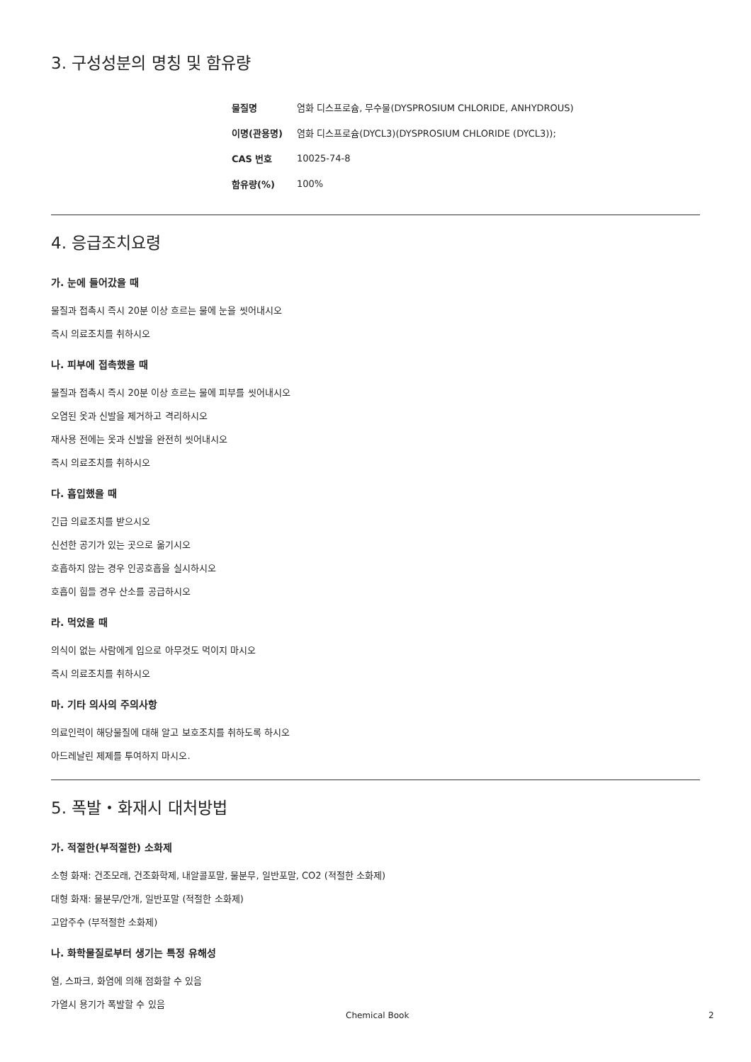3. 구성성분의 명칭 및 함유량
| 물질명 | 염화 디스프로슘, 무수물(DYSPROSIUM CHLORIDE, ANHYDROUS) |
| 이명(관용명) | 염화 디스프로슘(DYCL3)(DYSPROSIUM CHLORIDE (DYCL3)); |
| CAS 번호 | 10025-74-8 |
| 함유량(%) | 100% |
4. 응급조치요령
가. 눈에 들어갔을 때
물질과 접촉시 즉시 20분 이상 흐르는 물에 눈을 씻어내시오
즉시 의료조치를 취하시오
나. 피부에 접촉했을 때
물질과 접촉시 즉시 20분 이상 흐르는 물에 피부를 씻어내시오
오염된 옷과 신발을 제거하고 격리하시오
재사용 전에는 옷과 신발을 완전히 씻어내시오
즉시 의료조치를 취하시오
다. 흡입했을 때
긴급 의료조치를 받으시오
신선한 공기가 있는 곳으로 옮기시오
호흡하지 않는 경우 인공호흡을 실시하시오
호흡이 힘들 경우 산소를 공급하시오
라. 먹었을 때
의식이 없는 사람에게 입으로 아무것도 먹이지 마시오
즉시 의료조치를 취하시오
마. 기타 의사의 주의사항
의료인력이 해당물질에 대해 알고 보호조치를 취하도록 하시오
아드레날린 제제를 투여하지 마시오.
5. 폭발・화재시 대처방법
가. 적절한(부적절한) 소화제
소형 화재: 건조모래, 건조화학제, 내알콜포말, 물분무, 일반포말, CO2 (적절한 소화제)
대형 화재: 물분무/안개, 일반포말 (적절한 소화제)
고압주수 (부적절한 소화제)
나. 화학물질로부터 생기는 특정 유해성
열, 스파크, 화염에 의해 점화할 수 있음
가열시 용기가 폭발할 수 있음
Chemical Book 2